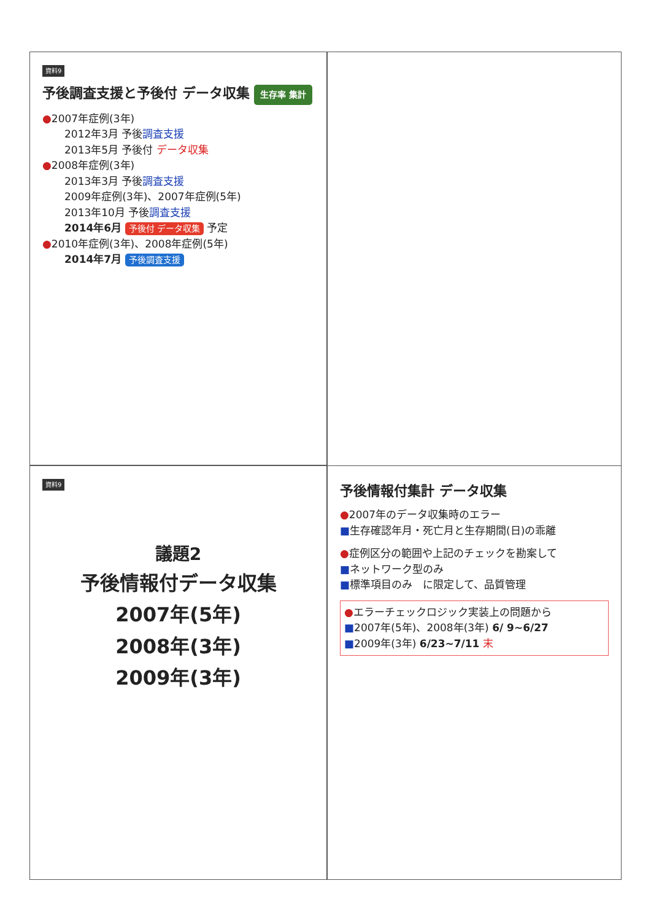資料9
予後調査支援と予後付 データ収集 生存率 集計
●2007年症例(3年)
2012年3月 予後調査支援
2013年5月 予後付 データ収集
●2008年症例(3年)
2013年3月 予後調査支援
2009年症例(3年)、2007年症例(5年)
2013年10月 予後調査支援
2014年6月 予後付 データ収集 予定
●2010年症例(3年)、2008年症例(5年)
2014年7月 予後調査支援
資料9
議題2
予後情報付データ収集
2007年(5年)
2008年(3年)
2009年(3年)
予後情報付集計 データ収集
●2007年のデータ収集時のエラー
■生存確認年月・死亡月と生存期間(日)の乖離
●症例区分の範囲や上記のチェックを勘案して
■ネットワーク型のみ
■標準項目のみ　に限定して、品質管理
●エラーチェックロジック実装上の問題から
■2007年(5年)、2008年(3年) 6/ 9~6/27
■2009年(3年) 6/23~7/11 末